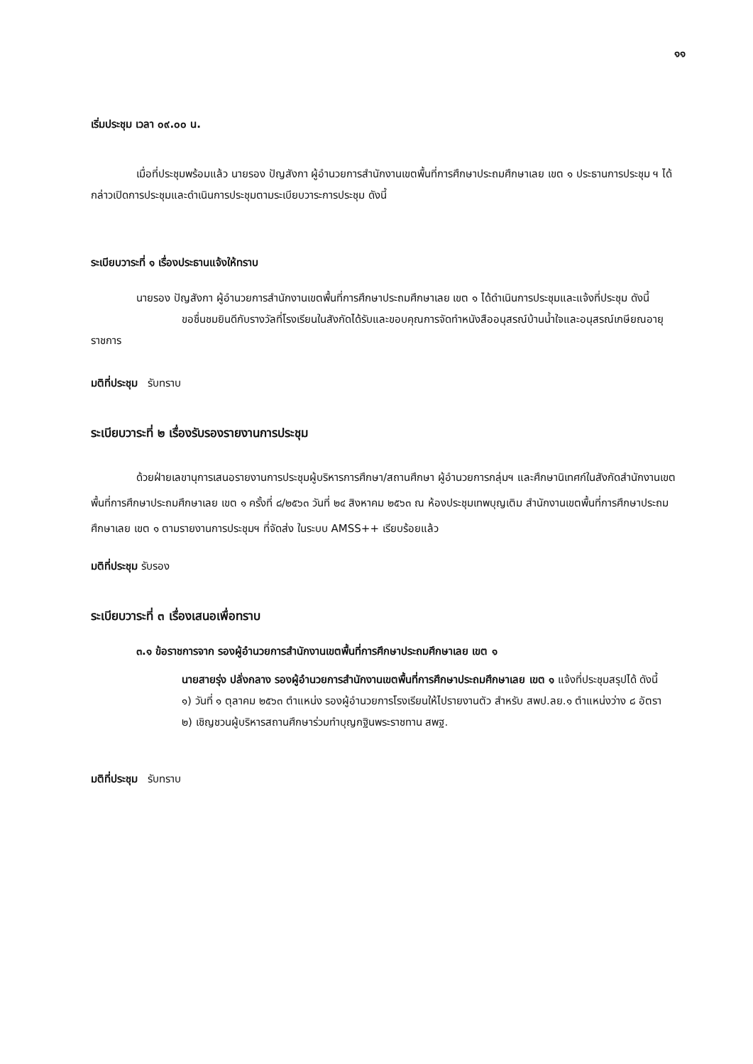๑๑
เริ่มประชุม เวลา ๐๙.๐๐ น.
เมื่อที่ประชุมพร้อมแล้ว นายรอง ปัญสังกา ผู้อำนวยการสำนักงานเขตพื้นที่การศึกษาประถมศึกษาเลย เขต ๑ ประธานการประชุม ฯ ได้กล่าวเปิดการประชุมและดำเนินการประชุมตามระเบียบวาระการประชุม ดังนี้
ระเบียบวาระที่ ๑ เรื่องประธานแจ้งให้ทราบ
นายรอง ปัญสังกา ผู้อำนวยการสำนักงานเขตพื้นที่การศึกษาประถมศึกษาเลย เขต ๑ ได้ดำเนินการประชุมและแจ้งที่ประชุม ดังนี้
ขอชื่นชมยินดีกับรางวัลที่โรงเรียนในสังกัดได้รับและขอบคุณการจัดทำหนังสืออนุสรณ์บ้านน้ำใจและอนุสรณ์เกษียณอายุราชการ
มติที่ประชุม รับทราบ
ระเบียบวาระที่ ๒ เรื่องรับรองรายงานการประชุม
ด้วยฝ่ายเลขานุการเสนอรายงานการประชุมผู้บริหารการศึกษา/สถานศึกษา ผู้อำนวยการกลุ่มฯ และศึกษานิเทศก์ในสังกัดสำนักงานเขตพื้นที่การศึกษาประถมศึกษาเลย เขต ๑ ครั้งที่ ๘/๒๕๖๓ วันที่ ๒๔ สิงหาคม ๒๕๖๓ ณ ห้องประชุมเทพบุญเติม สำนักงานเขตพื้นที่การศึกษาประถมศึกษาเลย เขต ๑ ตามรายงานการประชุมฯ ที่จัดส่ง ในระบบ AMSS++ เรียบร้อยแล้ว
มติที่ประชุม รับรอง
ระเบียบวาระที่ ๓ เรื่องเสนอเพื่อทราบ
๓.๑ ข้อราชการจาก รองผู้อำนวยการสำนักงานเขตพื้นที่การศึกษาประถมศึกษาเลย เขต ๑
นายสายรุ่ง ปลั่งกลาง รองผู้อำนวยการสำนักงานเขตพื้นที่การศึกษาประถมศึกษาเลย เขต ๑ แจ้งที่ประชุมสรุปได้ ดังนี้
๑) วันที่ ๑ ตุลาคม ๒๕๖๓ ตำแหน่ง รองผู้อำนวยการโรงเรียนให้ไปรายงานตัว สำหรับ สพป.ลย.๑ ตำแหน่งว่าง ๘ อัตรา
๒) เชิญชวนผู้บริหารสถานศึกษาร่วมทำบุญกฐินพระราชทาน สพฐ.
มติที่ประชุม รับทราบ